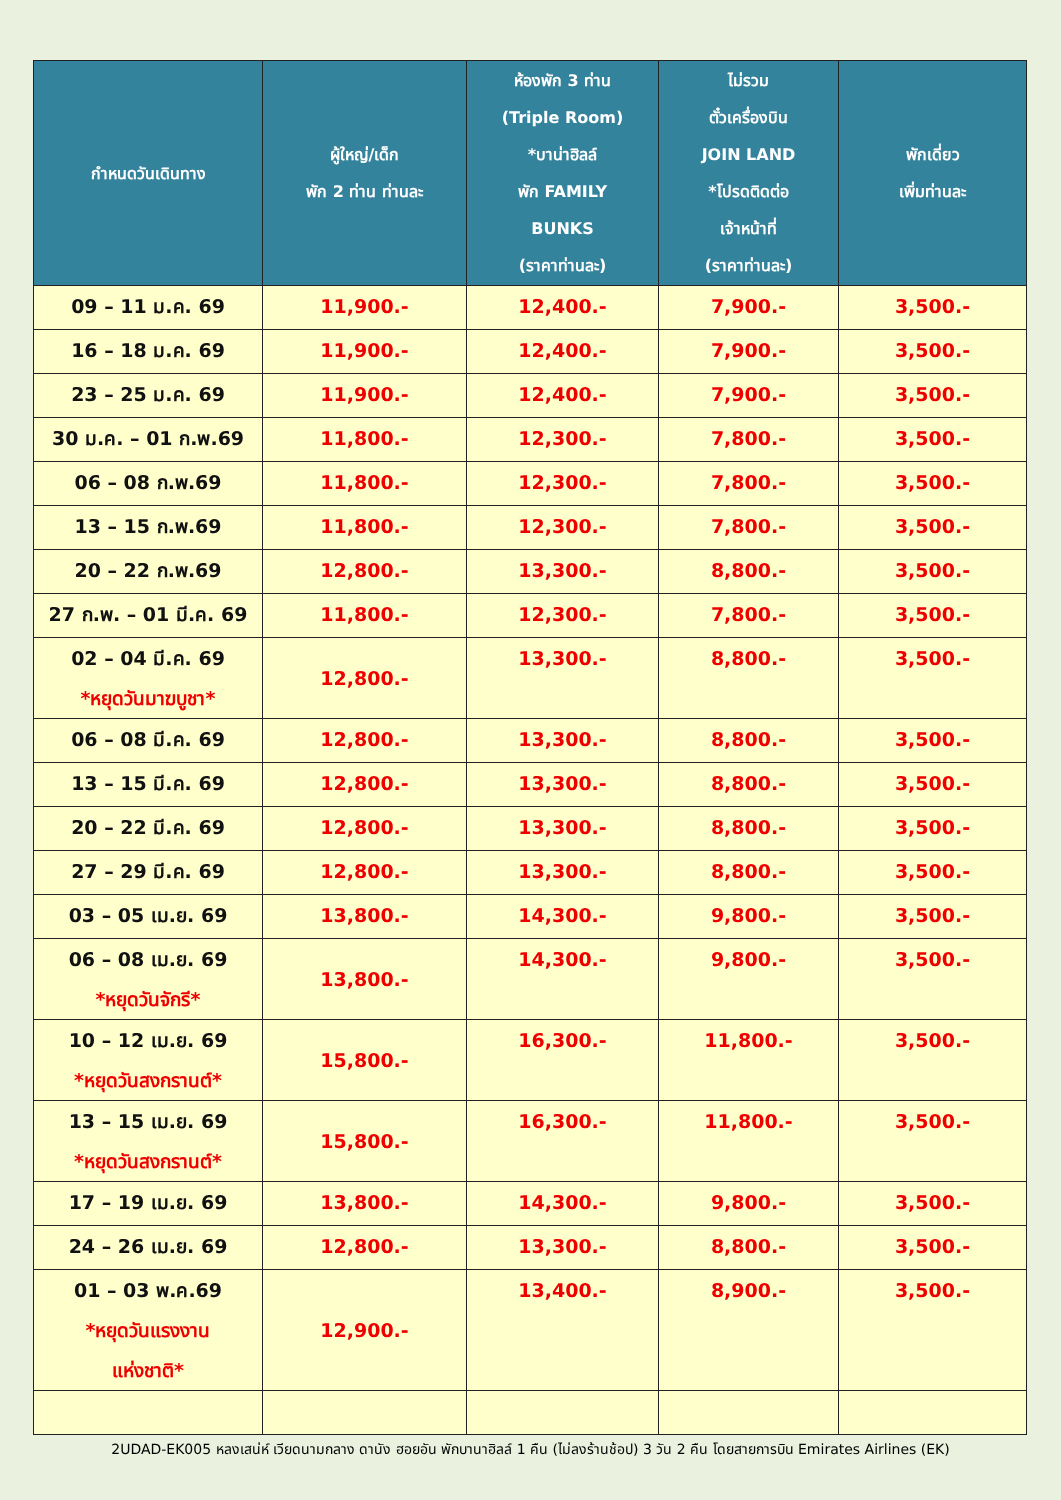| กำหนดวันเดินทาง | ผู้ใหญ่/เด็ก พัก 2 ท่าน ท่านละ | ห้องพัก 3 ท่าน (Triple Room) *บาน่าฮิลล์ พัก FAMILY BUNKS (ราคาท่านละ) | ไม่รวม ตั๋วเครื่องบิน JOIN LAND *โปรดติดต่อ เจ้าหน้าที่ (ราคาท่านละ) | พักเดี่ยว เพิ่มท่านละ |
| --- | --- | --- | --- | --- |
| 09 – 11 ม.ค. 69 | 11,900.- | 12,400.- | 7,900.- | 3,500.- |
| 16 – 18 ม.ค. 69 | 11,900.- | 12,400.- | 7,900.- | 3,500.- |
| 23 – 25 ม.ค. 69 | 11,900.- | 12,400.- | 7,900.- | 3,500.- |
| 30 ม.ค. – 01 ก.พ.69 | 11,800.- | 12,300.- | 7,800.- | 3,500.- |
| 06 – 08 ก.พ.69 | 11,800.- | 12,300.- | 7,800.- | 3,500.- |
| 13 – 15 ก.พ.69 | 11,800.- | 12,300.- | 7,800.- | 3,500.- |
| 20 – 22 ก.พ.69 | 12,800.- | 13,300.- | 8,800.- | 3,500.- |
| 27 ก.พ. – 01 มี.ค. 69 | 11,800.- | 12,300.- | 7,800.- | 3,500.- |
| 02 – 04 มี.ค. 69 *หยุดวันมาฆบูชา* | 12,800.- | 13,300.- | 8,800.- | 3,500.- |
| 06 – 08 มี.ค. 69 | 12,800.- | 13,300.- | 8,800.- | 3,500.- |
| 13 – 15 มี.ค. 69 | 12,800.- | 13,300.- | 8,800.- | 3,500.- |
| 20 – 22 มี.ค. 69 | 12,800.- | 13,300.- | 8,800.- | 3,500.- |
| 27 – 29 มี.ค. 69 | 12,800.- | 13,300.- | 8,800.- | 3,500.- |
| 03 – 05 เม.ย. 69 | 13,800.- | 14,300.- | 9,800.- | 3,500.- |
| 06 – 08 เม.ย. 69 *หยุดวันจักรี* | 13,800.- | 14,300.- | 9,800.- | 3,500.- |
| 10 – 12 เม.ย. 69 *หยุดวันสงกรานต์* | 15,800.- | 16,300.- | 11,800.- | 3,500.- |
| 13 – 15 เม.ย. 69 *หยุดวันสงกรานต์* | 15,800.- | 16,300.- | 11,800.- | 3,500.- |
| 17 – 19 เม.ย. 69 | 13,800.- | 14,300.- | 9,800.- | 3,500.- |
| 24 – 26 เม.ย. 69 | 12,800.- | 13,300.- | 8,800.- | 3,500.- |
| 01 – 03 พ.ค.69 *หยุดวันแรงงาน แห่งชาติ* | 12,900.- | 13,400.- | 8,900.- | 3,500.- |
2UDAD-EK005 หลงเสน่ห์ เวียดนามกลาง ดานัง ฮอยอัน พักบานาฮิลล์ 1 คืน (ไม่ลงร้านช้อป) 3 วัน 2 คืน โดยสายการบิน Emirates Airlines (EK)